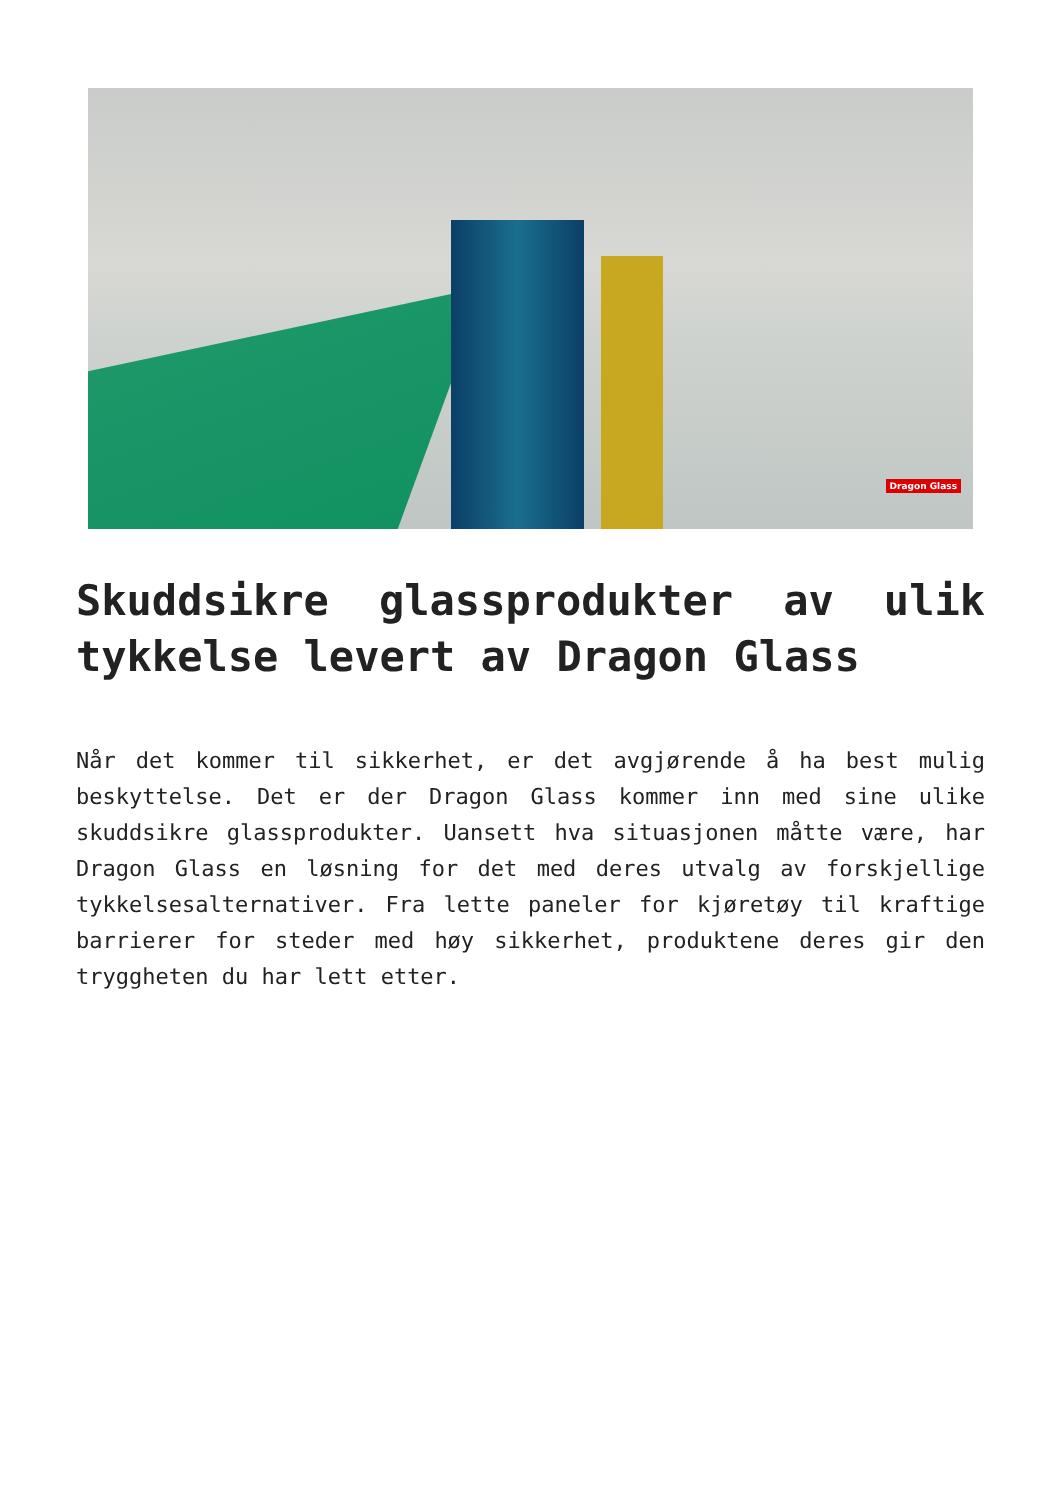Dragon Glass
Skuddsikre glassprodukter av ulik tykkelse levert av Dragon Glass
Når det kommer til sikkerhet, er det avgjørende å ha best mulig beskyttelse. Det er der Dragon Glass kommer inn med sine ulike skuddsikre glassprodukter. Uansett hva situasjonen måtte være, har Dragon Glass en løsning for det med deres utvalg av forskjellige tykkelsesalternativer. Fra lette paneler for kjøretøy til kraftige barrierer for steder med høy sikkerhet, produktene deres gir den tryggheten du har lett etter.